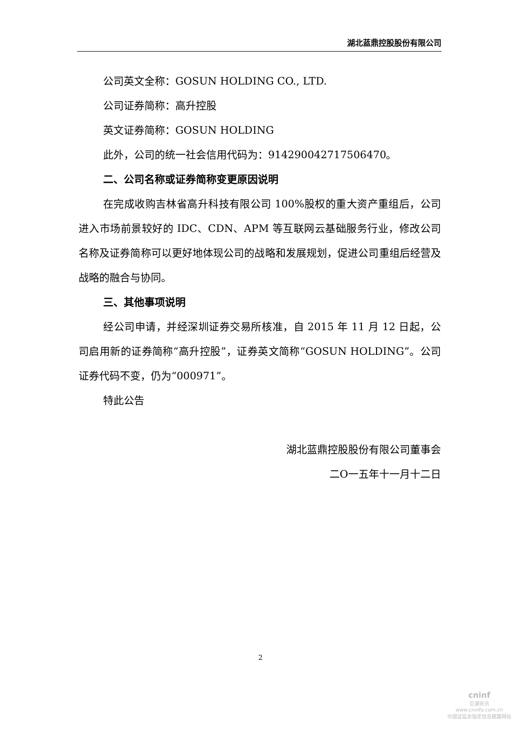湖北蓝鼎控股股份有限公司
公司英文全称：GOSUN HOLDING CO., LTD.
公司证券简称：高升控股
英文证券简称：GOSUN HOLDING
此外，公司的统一社会信用代码为：914290042717506470。
二、公司名称或证券简称变更原因说明
在完成收购吉林省高升科技有限公司 100%股权的重大资产重组后，公司进入市场前景较好的 IDC、CDN、APM 等互联网云基础服务行业，修改公司名称及证券简称可以更好地体现公司的战略和发展规划，促进公司重组后经营及战略的融合与协同。
三、其他事项说明
经公司申请，并经深圳证券交易所核准，自 2015 年 11 月 12 日起，公司启用新的证券简称“高升控股”，证券英文简称“GOSUN HOLDING”。公司证券代码不变，仍为“000971”。
特此公告
湖北蓝鼎控股股份有限公司董事会
二O一五年十一月十二日
2
cninf
巨潮资讯
www.cninfo.com.cn
中国证监会指定信息披露网站